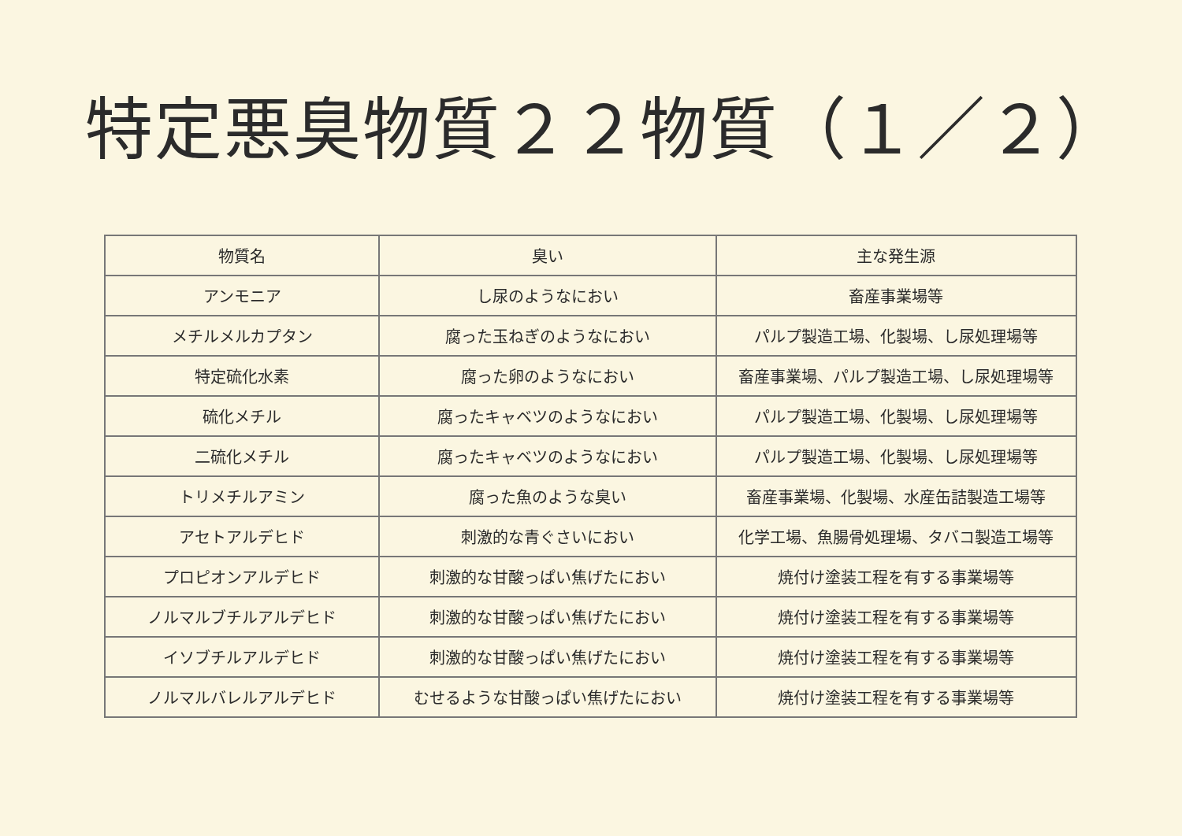特定悪臭物質２２物質（１／２）
| 物質名 | 臭い | 主な発生源 |
| --- | --- | --- |
| アンモニア | し尿のようなにおい | 畜産事業場等 |
| メチルメルカプタン | 腐った玉ねぎのようなにおい | パルプ製造工場、化製場、し尿処理場等 |
| 特定硫化水素 | 腐った卵のようなにおい | 畜産事業場、パルプ製造工場、し尿処理場等 |
| 硫化メチル | 腐ったキャベツのようなにおい | パルプ製造工場、化製場、し尿処理場等 |
| 二硫化メチル | 腐ったキャベツのようなにおい | パルプ製造工場、化製場、し尿処理場等 |
| トリメチルアミン | 腐った魚のような臭い | 畜産事業場、化製場、水産缶詰製造工場等 |
| アセトアルデヒド | 刺激的な青ぐさいにおい | 化学工場、魚腸骨処理場、タバコ製造工場等 |
| プロピオンアルデヒド | 刺激的な甘酸っぱい焦げたにおい | 焼付け塗装工程を有する事業場等 |
| ノルマルブチルアルデヒド | 刺激的な甘酸っぱい焦げたにおい | 焼付け塗装工程を有する事業場等 |
| イソブチルアルデヒド | 刺激的な甘酸っぱい焦げたにおい | 焼付け塗装工程を有する事業場等 |
| ノルマルバレルアルデヒド | むせるような甘酸っぱい焦げたにおい | 焼付け塗装工程を有する事業場等 |